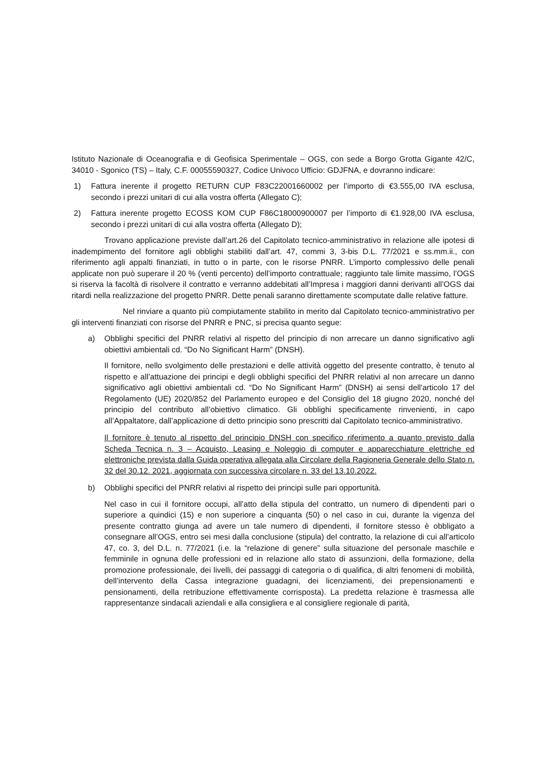Istituto Nazionale di Oceanografia e di Geofisica Sperimentale – OGS, con sede a Borgo Grotta Gigante 42/C, 34010 - Sgonico (TS) – Italy, C.F. 00055590327, Codice Univoco Ufficio: GDJFNA, e dovranno indicare:
1) Fattura inerente il progetto RETURN CUP F83C22001660002 per l’importo di €3.555,00 IVA esclusa, secondo i prezzi unitari di cui alla vostra offerta (Allegato C);
2) Fattura inerente progetto ECOSS KOM CUP F86C18000900007 per l’importo di €1.928,00 IVA esclusa, secondo i prezzi unitari di cui alla vostra offerta (Allegato D);
Trovano applicazione previste dall’art.26 del Capitolato tecnico-amministrativo in relazione alle ipotesi di inadempimento del fornitore agli obblighi stabiliti dall’art. 47, commi 3, 3-bis D.L. 77/2021 e ss.mm.ii., con riferimento agli appalti finanziati, in tutto o in parte, con le risorse PNRR. L’importo complessivo delle penali applicate non può superare il 20 % (venti percento) dell’importo contrattuale; raggiunto tale limite massimo, l’OGS si riserva la facoltà di risolvere il contratto e verranno addebitati all’Impresa i maggiori danni derivanti all’OGS dai ritardi nella realizzazione del progetto PNRR. Dette penali saranno direttamente scomputate dalle relative fatture.
Nel rinviare a quanto più compiutamente stabilito in merito dal Capitolato tecnico-amministrativo per gli interventi finanziati con risorse del PNRR e PNC, si precisa quanto segue:
a) Obblighi specifici del PNRR relativi al rispetto del principio di non arrecare un danno significativo agli obiettivi ambientali cd. “Do No Significant Harm” (DNSH).
Il fornitore, nello svolgimento delle prestazioni e delle attività oggetto del presente contratto, è tenuto al rispetto e all’attuazione dei principi e degli obblighi specifici del PNRR relativi al non arrecare un danno significativo agli obiettivi ambientali cd. “Do No Significant Harm” (DNSH) ai sensi dell'articolo 17 del Regolamento (UE) 2020/852 del Parlamento europeo e del Consiglio del 18 giugno 2020, nonché del principio del contributo all’obiettivo climatico. Gli obblighi specificamente rinvenienti, in capo all’Appaltatore, dall’applicazione di detto principio sono prescritti dal Capitolato tecnico-amministrativo.
Il fornitore è tenuto al rispetto del principio DNSH con specifico riferimento a quanto previsto dalla Scheda Tecnica n. 3 – Acquisto, Leasing e Noleggio di computer e apparecchiature elettriche ed elettroniche prevista dalla Guida operativa allegata alla Circolare della Ragioneria Generale dello Stato n. 32 del 30.12. 2021, aggiornata con successiva circolare n. 33 del 13.10.2022.
b) Obblighi specifici del PNRR relativi al rispetto dei principi sulle pari opportunità.
Nel caso in cui il fornitore occupi, all’atto della stipula del contratto, un numero di dipendenti pari o superiore a quindici (15) e non superiore a cinquanta (50) o nel caso in cui, durante la vigenza del presente contratto giunga ad avere un tale numero di dipendenti, il fornitore stesso è obbligato a consegnare all’OGS, entro sei mesi dalla conclusione (stipula) del contratto, la relazione di cui all’articolo 47, co. 3, del D.L. n. 77/2021 (i.e. la “relazione di genere” sulla situazione del personale maschile e femminile in ognuna delle professioni ed in relazione allo stato di assunzioni, della formazione, della promozione professionale, dei livelli, dei passaggi di categoria o di qualifica, di altri fenomeni di mobilità, dell’intervento della Cassa integrazione guadagni, dei licenziamenti, dei prepensionamenti e pensionamenti, della retribuzione effettivamente corrisposta). La predetta relazione è trasmessa alle rappresentanze sindacali aziendali e alla consigliera e al consigliere regionale di parità,